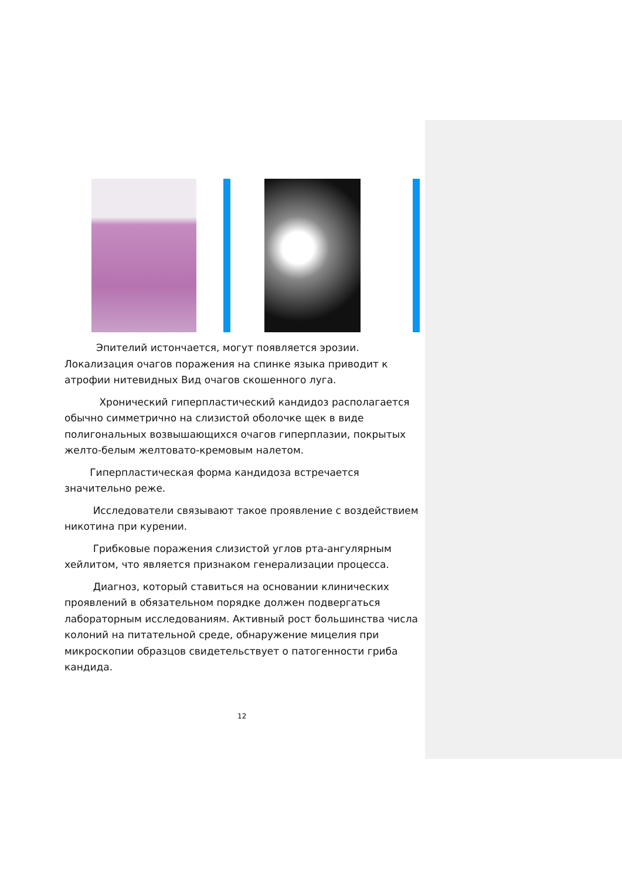Эпителий истончается, могут появляется эрозии. Локализация очагов поражения на спинке языка приводит к атрофии нитевидных Вид очагов скошенного луга.
Хронический гиперпластический кандидоз располагается обычно симметрично на слизистой оболочке щек в виде полигональных возвышающихся очагов гиперплазии, покрытых желто-белым желтовато-кремовым налетом.
Гиперпластическая форма кандидоза встречается значительно реже.
Исследователи связывают такое проявление с воздействием никотина при курении.
Грибковые поражения слизистой углов рта-ангулярным хейлитом, что является признаком генерализации процесса.
Диагноз, который ставиться на основании клинических проявлений в обязательном порядке должен подвергаться лабораторным исследованиям. Активный рост большинства числа колоний на питательной среде, обнаружение мицелия при микроскопии образцов свидетельствует о патогенности гриба кандида.
12